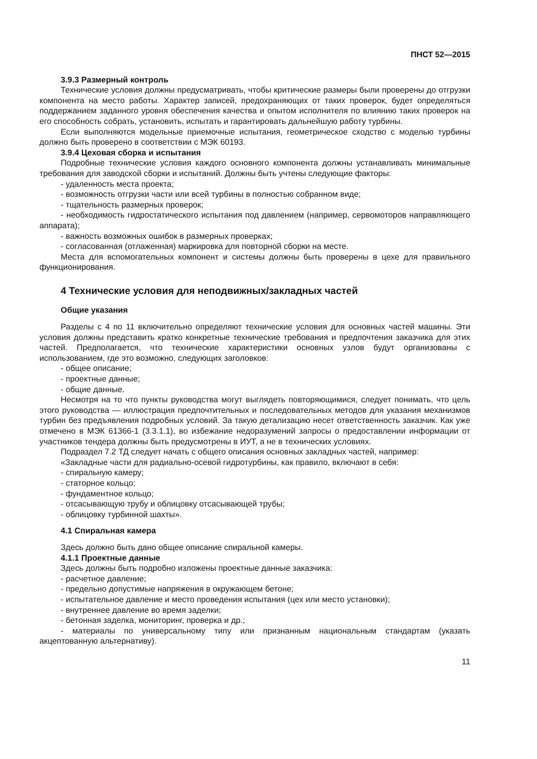ПНСТ 52—2015
3.9.3 Размерный контроль
Технические условия должны предусматривать, чтобы критические размеры были проверены до отгрузки компонента на место работы. Характер записей, предохраняющих от таких проверок, будет определяться поддержанием заданного уровня обеспечения качества и опытом исполнителя по влиянию таких проверок на его способность собрать, установить, испытать и гарантировать дальнейшую работу турбины.
Если выполняются модельные приемочные испытания, геометрическое сходство с моделью турбины должно быть проверено в соответствии с МЭК 60193.
3.9.4 Цеховая сборка и испытания
Подробные технические условия каждого основного компонента должны устанавливать минимальные требования для заводской сборки и испытаний. Должны быть учтены следующие факторы:
- удаленность места проекта;
- возможность отгрузки части или всей турбины в полностью собранном виде;
- тщательность размерных проверок;
- необходимость гидростатического испытания под давлением (например, сервомоторов направляющего аппарата);
- важность возможных ошибок в размерных проверках;
- согласованная (отлаженная) маркировка для повторной сборки на месте.
Места для вспомогательных компонент и системы должны быть проверены в цехе для правильного функционирования.
4 Технические условия для неподвижных/закладных частей
Общие указания
Разделы с 4 по 11 включительно определяют технические условия для основных частей машины. Эти условия должны представить кратко конкретные технические требования и предпочтения заказчика для этих частей. Предполагается, что технические характеристики основных узлов будут организованы с использованием, где это возможно, следующих заголовков:
- общее описание;
- проектные данные;
- общие данные.
Несмотря на то что пункты руководства могут выглядеть повторяющимися, следует понимать, что цель этого руководства — иллюстрация предпочтительных и последовательных методов для указания механизмов турбин без предъявления подробных условий. За такую детализацию несет ответственность заказчик. Как уже отмечено в МЭК 61366-1 (3.3.1.1), во избежание недоразумений запросы о предоставлении информации от участников тендера должны быть предусмотрены в ИУТ, а не в технических условиях.
Подраздел 7.2 ТД следует начать с общего описания основных закладных частей, например:
«Закладные части для радиально-осевой гидротурбины, как правило, включают в себя:
- спиральную камеру;
- статорное кольцо;
- фундаментное кольцо;
- отсасывающую трубу и облицовку отсасывающей трубы;
- облицовку турбинной шахты».
4.1 Спиральная камера
Здесь должно быть дано общее описание спиральной камеры.
4.1.1 Проектные данные
Здесь должны быть подробно изложены проектные данные заказчика:
- расчетное давление;
- предельно допустимые напряжения в окружающем бетоне;
- испытательное давление и место проведения испытания (цех или место установки);
- внутреннее давление во время заделки;
- бетонная заделка, мониторинг, проверка и др.;
- материалы по универсальному типу или признанным национальным стандартам (указать акцептованную альтернативу).
11